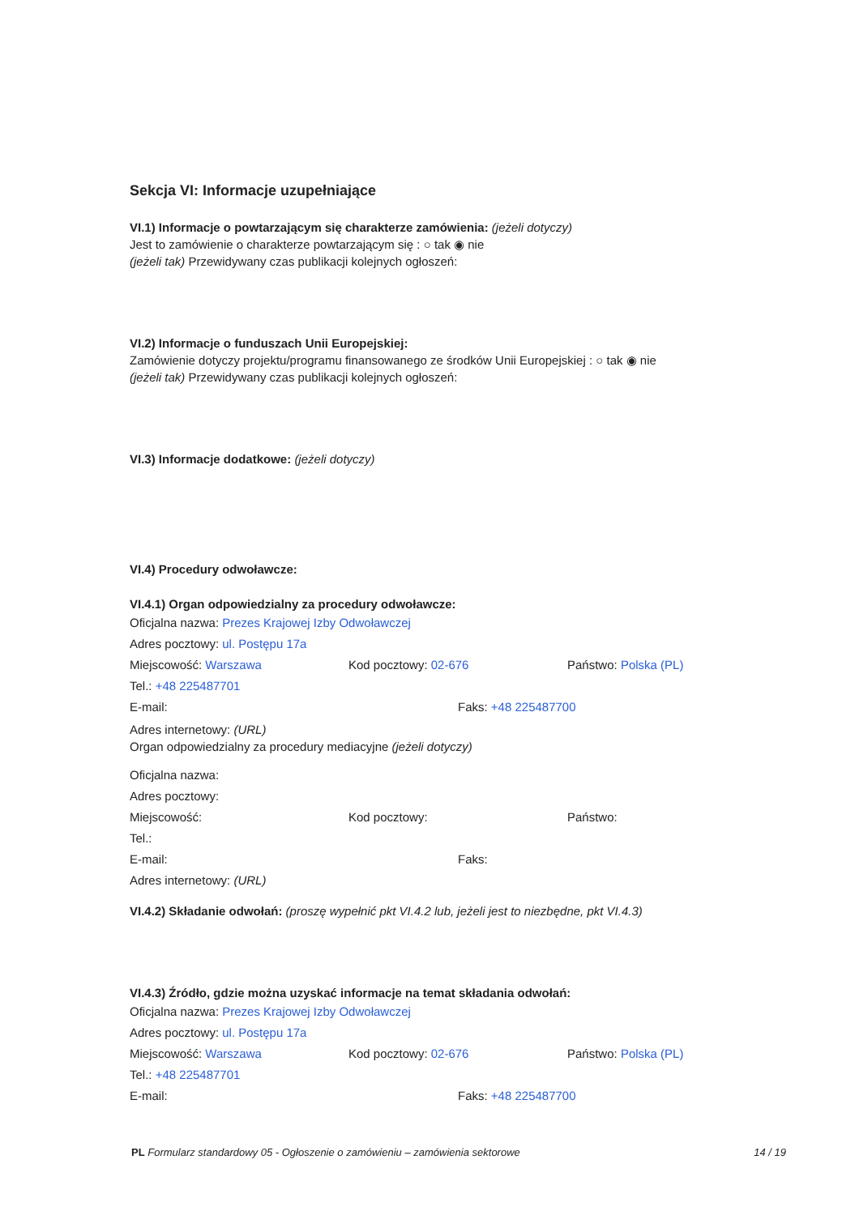Sekcja VI: Informacje uzupełniające
VI.1) Informacje o powtarzającym się charakterze zamówienia: (jeżeli dotyczy)
Jest to zamówienie o charakterze powtarzającym się : ○ tak ◉ nie
(jeżeli tak) Przewidywany czas publikacji kolejnych ogłoszeń:
VI.2) Informacje o funduszach Unii Europejskiej:
Zamówienie dotyczy projektu/programu finansowanego ze środków Unii Europejskiej : ○ tak ◉ nie
(jeżeli tak) Przewidywany czas publikacji kolejnych ogłoszeń:
VI.3) Informacje dodatkowe: (jeżeli dotyczy)
VI.4) Procedury odwoławcze:
VI.4.1) Organ odpowiedzialny za procedury odwoławcze:
Oficjalna nazwa: Prezes Krajowej Izby Odwoławczej
Adres pocztowy: ul. Postępu 17a
Miejscowość: Warszawa Kod pocztowy: 02-676 Państwo: Polska (PL)
Tel.: +48 225487701
E-mail: Faks: +48 225487700
Adres internetowy: (URL)
Organ odpowiedzialny za procedury mediacyjne (jeżeli dotyczy)
Oficjalna nazwa:
Adres pocztowy:
Miejscowość: Kod pocztowy: Państwo:
Tel.:
E-mail: Faks:
Adres internetowy: (URL)
VI.4.2) Składanie odwołań: (proszę wypełnić pkt VI.4.2 lub, jeżeli jest to niezbędne, pkt VI.4.3)
VI.4.3) Źródło, gdzie można uzyskać informacje na temat składania odwołań:
Oficjalna nazwa: Prezes Krajowej Izby Odwoławczej
Adres pocztowy: ul. Postępu 17a
Miejscowość: Warszawa Kod pocztowy: 02-676 Państwo: Polska (PL)
Tel.: +48 225487701
E-mail: Faks: +48 225487700
PL Formularz standardowy 05 - Ogłoszenie o zamówieniu – zamówienia sektorowe 14 / 19